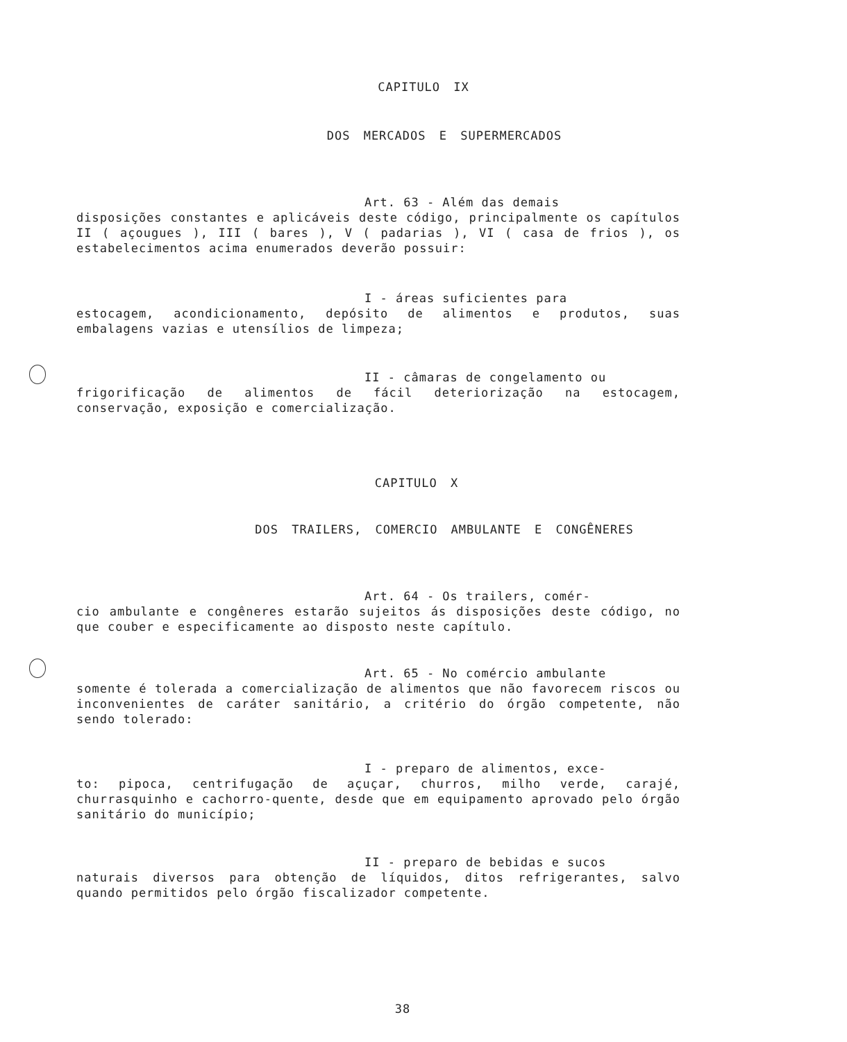CAPITULO IX
DOS MERCADOS E SUPERMERCADOS
Art. 63 - Além das demais
disposições constantes e aplicáveis deste código, principalmente os capítulos II ( açougues ), III ( bares ), V ( padarias ), VI ( casa de frios ), os estabelecimentos acima enumerados deverão possuir:
I - áreas suficientes para
estocagem, acondicionamento, depósito de alimentos e produtos, suas embalagens vazias e utensílios de limpeza;
II - câmaras de congelamento ou
frigorificação de alimentos de fácil deteriorização na estocagem, conservação, exposição e comercialização.
CAPITULO X
DOS TRAILERS, COMERCIO AMBULANTE E CONGÊNERES
Art. 64 - Os trailers, comér-
cio ambulante e congêneres estarão sujeitos ás disposições deste código, no que couber e especificamente ao disposto neste capítulo.
Art. 65 - No comércio ambulante
somente é tolerada a comercialização de alimentos que não favorecem riscos ou inconvenientes de caráter sanitário, a critério do órgão competente, não sendo tolerado:
I - preparo de alimentos, exce-
to: pipoca, centrifugação de açuçar, churros, milho verde, carajé, churrasquinho e cachorro-quente, desde que em equipamento aprovado pelo órgão sanitário do município;
II - preparo de bebidas e sucos
naturais diversos para obtenção de líquidos, ditos refrigerantes, salvo quando permitidos pelo órgão fiscalizador competente.
38